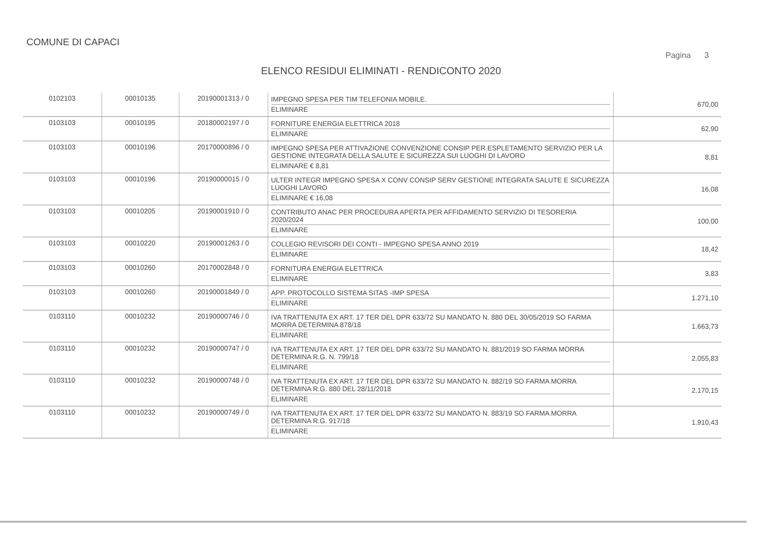COMUNE DI CAPACI
Pagina 3
ELENCO RESIDUI ELIMINATI - RENDICONTO 2020
| 0102103 | 00010135 | 20190001313 / 0 | IMPEGNO SPESA PER TIM TELEFONIA MOBILE. ELIMINARE | 670,00 |
| 0103103 | 00010195 | 20180002197 / 0 | FORNITURE ENERGIA ELETTRICA 2018 ELIMINARE | 62,90 |
| 0103103 | 00010196 | 20170000896 / 0 | IMPEGNO SPESA PER ATTIVAZIONE CONVENZIONE CONSIP PER ESPLETAMENTO SERVIZIO PER LA GESTIONE INTEGRATA DELLA SALUTE E SICUREZZA SUI LUOGHI DI LAVORO ELIMINARE € 8,81 | 8,81 |
| 0103103 | 00010196 | 20190000015 / 0 | ULTER INTEGR IMPEGNO SPESA X CONV CONSIP SERV GESTIONE INTEGRATA SALUTE E SICUREZZA LUOGHI LAVORO ELIMINARE € 16,08 | 16,08 |
| 0103103 | 00010205 | 20190001910 / 0 | CONTRIBUTO ANAC PER PROCEDURA APERTA PER AFFIDAMENTO SERVIZIO DI TESORERIA 2020/2024 ELIMINARE | 100,00 |
| 0103103 | 00010220 | 20190001263 / 0 | COLLEGIO REVISORI DEI CONTI - IMPEGNO SPESA ANNO 2019 ELIMINARE | 18,42 |
| 0103103 | 00010260 | 20170002848 / 0 | FORNITURA ENERGIA ELETTRICA ELIMINARE | 3,83 |
| 0103103 | 00010260 | 20190001849 / 0 | APP. PROTOCOLLO SISTEMA SITAS -IMP SPESA ELIMINARE | 1.271,10 |
| 0103110 | 00010232 | 20190000746 / 0 | IVA TRATTENUTA EX ART. 17 TER DEL DPR 633/72 SU MANDATO N. 880 DEL 30/05/2019 SO FARMA MORRA DETERMINA 878/18 ELIMINARE | 1.663,73 |
| 0103110 | 00010232 | 20190000747 / 0 | IVA TRATTENUTA EX ART. 17 TER DEL DPR 633/72 SU MANDATO N. 881/2019 SO FARMA MORRA DETERMINA R.G. N. 799/18 ELIMINARE | 2.055,83 |
| 0103110 | 00010232 | 20190000748 / 0 | IVA TRATTENUTA EX ART. 17 TER DEL DPR 633/72 SU MANDATO N. 882/19 SO FARMA MORRA DETERMINA R.G. 880 DEL 28/11/2018 ELIMINARE | 2.170,15 |
| 0103110 | 00010232 | 20190000749 / 0 | IVA TRATTENUTA EX ART. 17 TER DEL DPR 633/72 SU MANDATO N. 883/19 SO FARMA MORRA DETERMINA R.G. 917/18 ELIMINARE | 1.910,43 |